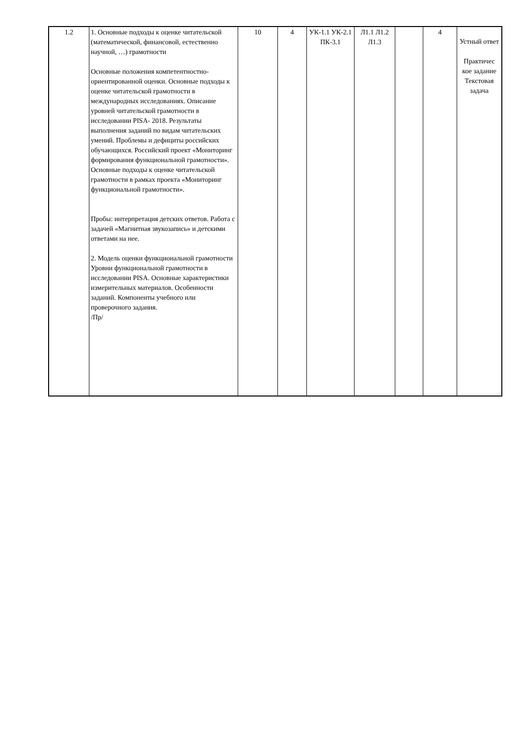| 1.2 | 1. Основные подходы к оценке читательской (математической, финансовой, естественно научной, …) грамотности Основные положения компетентностно-ориентированной оценки. Основные подходы к оценке читательской грамотности в международных исследованиях. Описание уровней читательской грамотности в исследовании PISA- 2018. Результаты выполнения заданий по видам читательских умений. Проблемы и дефициты российских обучающихся. Российский проект «Мониторинг формирования функциональной грамотности». Основные подходы к оценке читательской грамотности в рамках проекта «Мониторинг функциональной грамотности». Пробы: интерпретация детских ответов. Работа с задачей «Магнитная звукозапись» и детскими ответами на нее. 2. Модель оценки функциональной грамотности Уровни функциональной грамотности в исследовании PISA. Основные характеристики измерительных материалов. Особенности заданий. Компоненты учебного или проверочного задания. /Пр/ | 10 | 4 | УК-1.1 УК-2.1 ПК-3.1 | Л1.1 Л1.2 Л1.3 | | 4 | Устный ответ Практичес кое задание Текстовая задача |